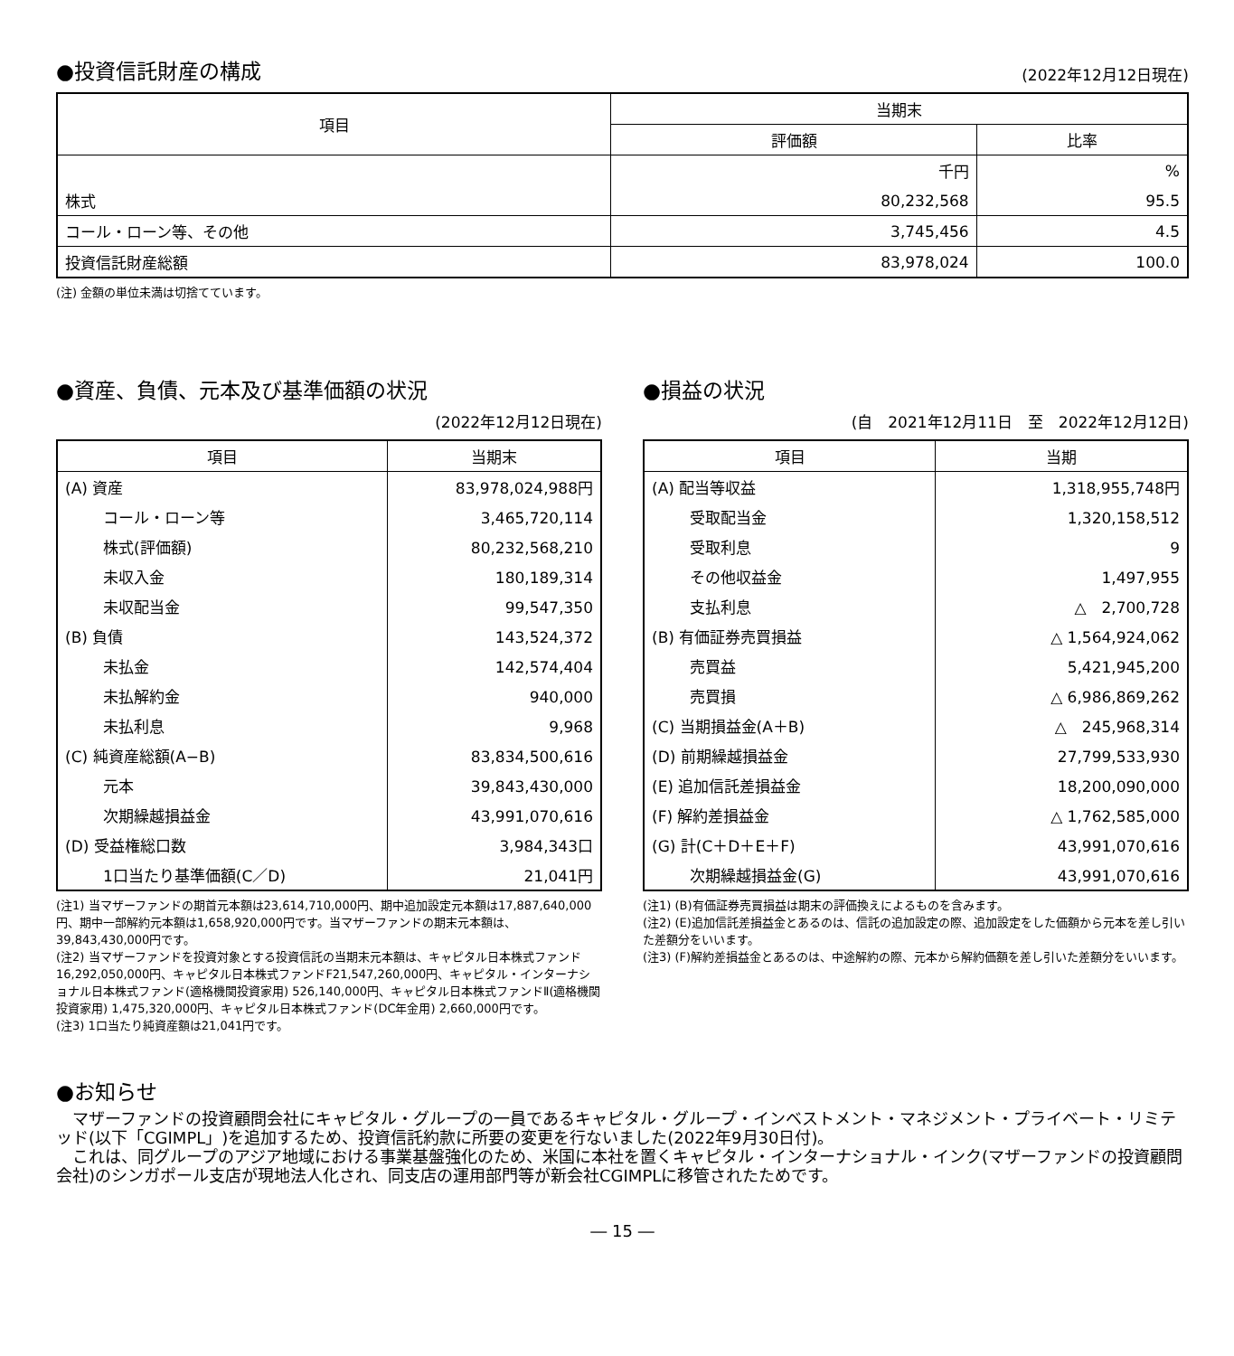●投資信託財産の構成
(2022年12月12日現在)
| 項目 | 当期末 | |
| --- | --- | --- |
| | 評価額 | 比率 |
| | 千円 | % |
| 株式 | 80,232,568 | 95.5 |
| コール・ローン等、その他 | 3,745,456 | 4.5 |
| 投資信託財産総額 | 83,978,024 | 100.0 |
(注) 金額の単位未満は切捨てています。
●資産、負債、元本及び基準価額の状況
(2022年12月12日現在)
| 項目 | 当期末 |
| --- | --- |
| (A) 資産 | 83,978,024,988円 |
| コール・ローン等 | 3,465,720,114 |
| 株式(評価額) | 80,232,568,210 |
| 未収入金 | 180,189,314 |
| 未収配当金 | 99,547,350 |
| (B) 負債 | 143,524,372 |
| 未払金 | 142,574,404 |
| 未払解約金 | 940,000 |
| 未払利息 | 9,968 |
| (C) 純資産総額(A−B) | 83,834,500,616 |
| 元本 | 39,843,430,000 |
| 次期繰越損益金 | 43,991,070,616 |
| (D) 受益権総口数 | 3,984,343口 |
| 1口当たり基準価額(C／D) | 21,041円 |
(注1) 当マザーファンドの期首元本額は23,614,710,000円、期中追加設定元本額は17,887,640,000円、期中一部解約元本額は1,658,920,000円です。当マザーファンドの期末元本額は、39,843,430,000円です。
(注2) 当マザーファンドを投資対象とする投資信託の当期末元本額は、キャピタル日本株式ファンド16,292,050,000円、キャピタル日本株式ファンドF21,547,260,000円、キャピタル・インターナショナル日本株式ファンド(適格機関投資家用) 526,140,000円、キャピタル日本株式ファンドⅡ(適格機関投資家用) 1,475,320,000円、キャピタル日本株式ファンド(DC年金用) 2,660,000円です。
(注3) 1口当たり純資産額は21,041円です。
●損益の状況
(自　2021年12月11日　至　2022年12月12日)
| 項目 | 当期 |
| --- | --- |
| (A) 配当等収益 | 1,318,955,748円 |
| 受取配当金 | 1,320,158,512 |
| 受取利息 | 9 |
| その他収益金 | 1,497,955 |
| 支払利息 | △ 2,700,728 |
| (B) 有価証券売買損益 | △ 1,564,924,062 |
| 売買益 | 5,421,945,200 |
| 売買損 | △ 6,986,869,262 |
| (C) 当期損益金(A＋B) | △ 245,968,314 |
| (D) 前期繰越損益金 | 27,799,533,930 |
| (E) 追加信託差損益金 | 18,200,090,000 |
| (F) 解約差損益金 | △ 1,762,585,000 |
| (G) 計(C＋D＋E＋F) | 43,991,070,616 |
| 次期繰越損益金(G) | 43,991,070,616 |
(注1) (B)有価証券売買損益は期末の評価換えによるものを含みます。
(注2) (E)追加信託差損益金とあるのは、信託の追加設定の際、追加設定をした価額から元本を差し引いた差額分をいいます。
(注3) (F)解約差損益金とあるのは、中途解約の際、元本から解約価額を差し引いた差額分をいいます。
●お知らせ
　マザーファンドの投資顧問会社にキャピタル・グループの一員であるキャピタル・グループ・インベストメント・マネジメント・プライベート・リミテッド(以下「CGIMPL」)を追加するため、投資信託約款に所要の変更を行ないました(2022年9月30日付)。
　これは、同グループのアジア地域における事業基盤強化のため、米国に本社を置くキャピタル・インターナショナル・インク(マザーファンドの投資顧問会社)のシンガポール支店が現地法人化され、同支店の運用部門等が新会社CGIMPLに移管されたためです。
― 15 ―